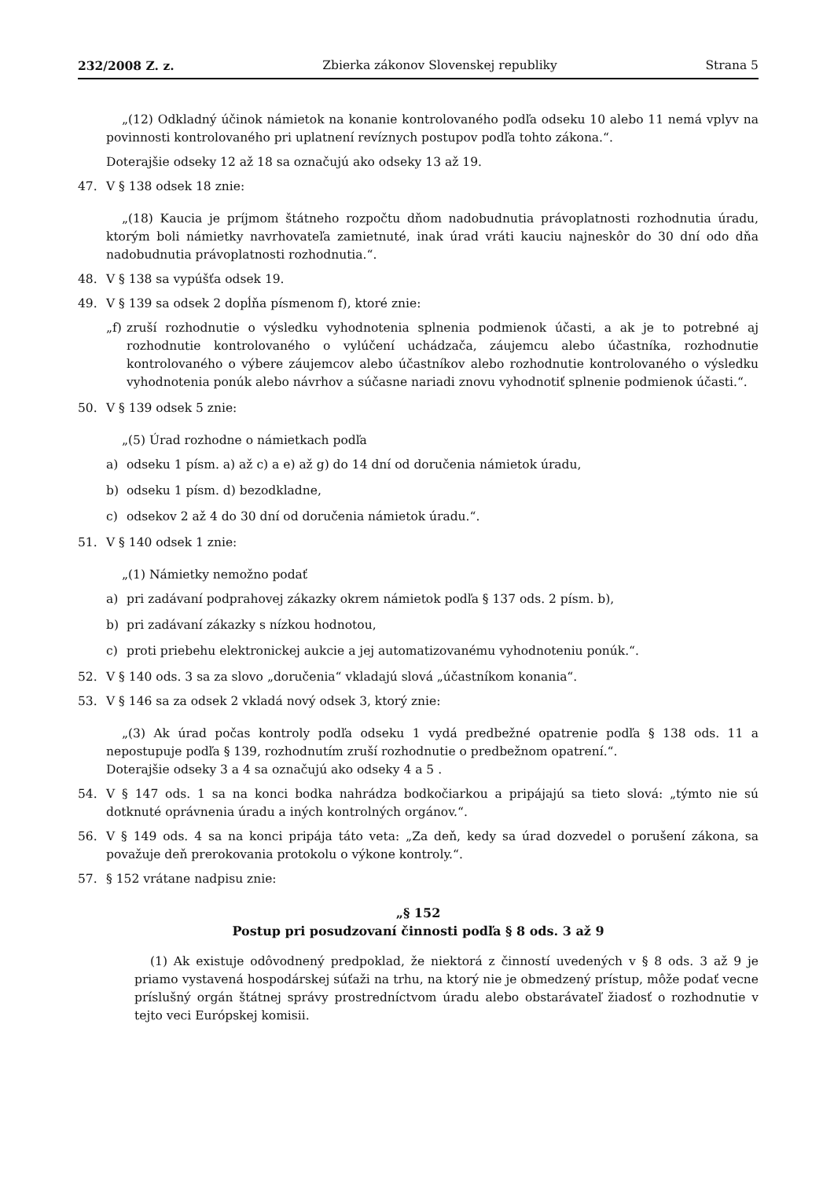232/2008 Z. z. Zbierka zákonov Slovenskej republiky Strana 5
„(12) Odkladný účinok námietok na konanie kontrolovaného podľa odseku 10 alebo 11 nemá vplyv na povinnosti kontrolovaného pri uplatnení revíznych postupov podľa tohto zákona.“.
Doterajšie odseky 12 až 18 sa označujú ako odseky 13 až 19.
47. V § 138 odsek 18 znie:
„(18) Kaucia je príjmom štátneho rozpočtu dňom nadobudnutia právoplatnosti rozhodnutia úradu, ktorým boli námietky navrhovateľa zamietnuté, inak úrad vráti kauciu najneskôr do 30 dní odo dňa nadobudnutia právoplatnosti rozhodnutia.“.
48. V § 138 sa vypúšťa odsek 19.
49. V § 139 sa odsek 2 dopĺňa písmenom f), ktoré znie:
„f) zruší rozhodnutie o výsledku vyhodnotenia splnenia podmienok účasti, a ak je to potrebné aj rozhodnutie kontrolovaného o vylúčení uchádzača, záujemcu alebo účastníka, rozhodnutie kontrolovaného o výbere záujemcov alebo účastníkov alebo rozhodnutie kontrolovaného o výsledku vyhodnotenia ponúk alebo návrhov a súčasne nariadi znovu vyhodnotiť splnenie podmienok účasti.“.
50. V § 139 odsek 5 znie:
„(5) Úrad rozhodne o námietkach podľa
a) odseku 1 písm. a) až c) a e) až g) do 14 dní od doručenia námietok úradu,
b) odseku 1 písm. d) bezodkladne,
c) odsekov 2 až 4 do 30 dní od doručenia námietok úradu.“.
51. V § 140 odsek 1 znie:
„(1) Námietky nemožno podať
a) pri zadávaní podprahovej zákazky okrem námietok podľa § 137 ods. 2 písm. b),
b) pri zadávaní zákazky s nízkou hodnotou,
c) proti priebehu elektronickej aukcie a jej automatizovanému vyhodnoteniu ponúk.“.
52. V § 140 ods. 3 sa za slovo „doručenia“ vkladajú slová „účastníkom konania“.
53. V § 146 sa za odsek 2 vkladá nový odsek 3, ktorý znie:
„(3) Ak úrad počas kontroly podľa odseku 1 vydá predbežné opatrenie podľa § 138 ods. 11 a nepostupuje podľa § 139, rozhodnutím zruší rozhodnutie o predbežnom opatrení.“.
Doterajšie odseky 3 a 4 sa označujú ako odseky 4 a 5 .
54. V § 147 ods. 1 sa na konci bodka nahrádza bodkočiarkou a pripájajú sa tieto slová: „týmto nie sú dotknuté oprávnenia úradu a iných kontrolných orgánov.“.
56. V § 149 ods. 4 sa na konci pripája táto veta: „Za deň, kedy sa úrad dozvedel o porušení zákona, sa považuje deň prerokovania protokolu o výkone kontroly.“.
57. § 152 vrátane nadpisu znie:
„§ 152
Postup pri posudzovaní činnosti podľa § 8 ods. 3 až 9
(1) Ak existuje odôvodnený predpoklad, že niektorá z činností uvedených v § 8 ods. 3 až 9 je priamo vystavená hospodárskej súťaži na trhu, na ktorý nie je obmedzený prístup, môže podať vecne príslušný orgán štátnej správy prostredníctvom úradu alebo obstarávateľ žiadosť o rozhodnutie v tejto veci Európskej komisii.